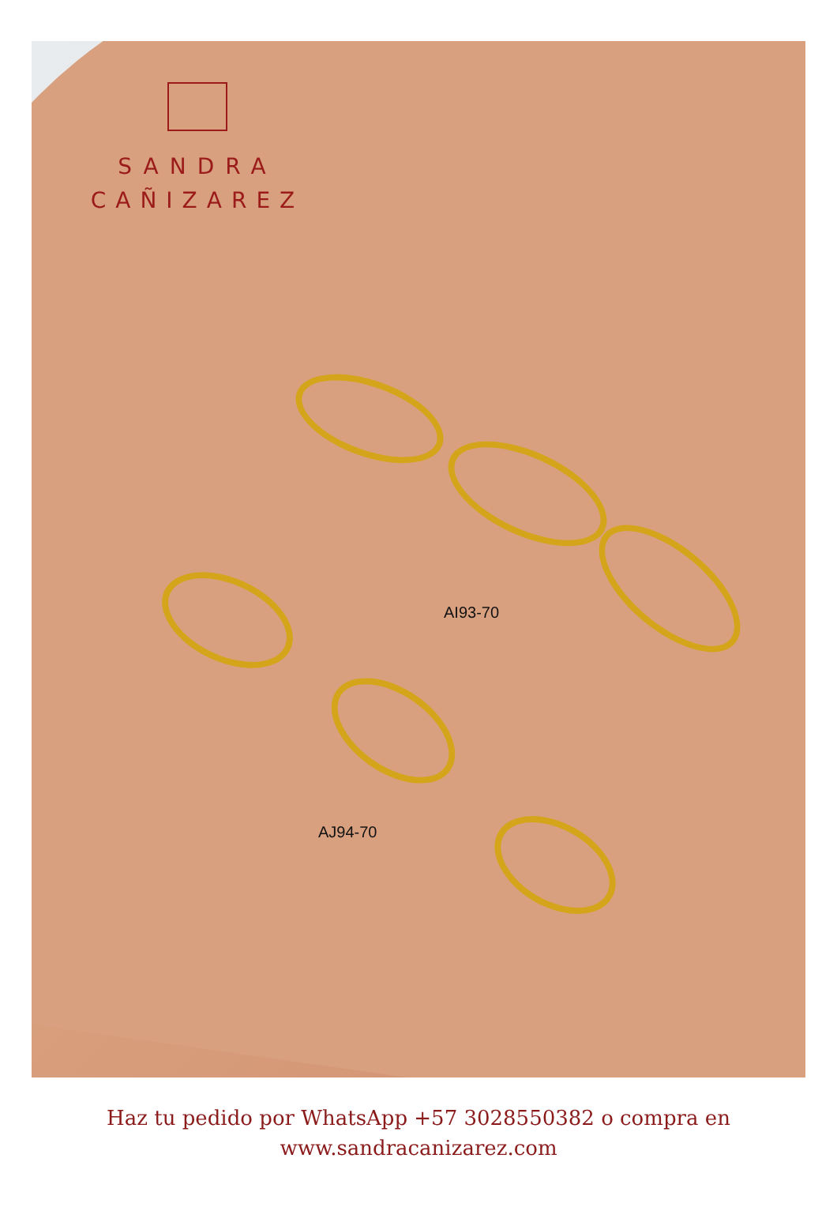SANDRA
CAÑIZAREZ
AI93-70
AJ94-70
Haz tu pedido por WhatsApp +57 3028550382 o compra en
www.sandracanizarez.com